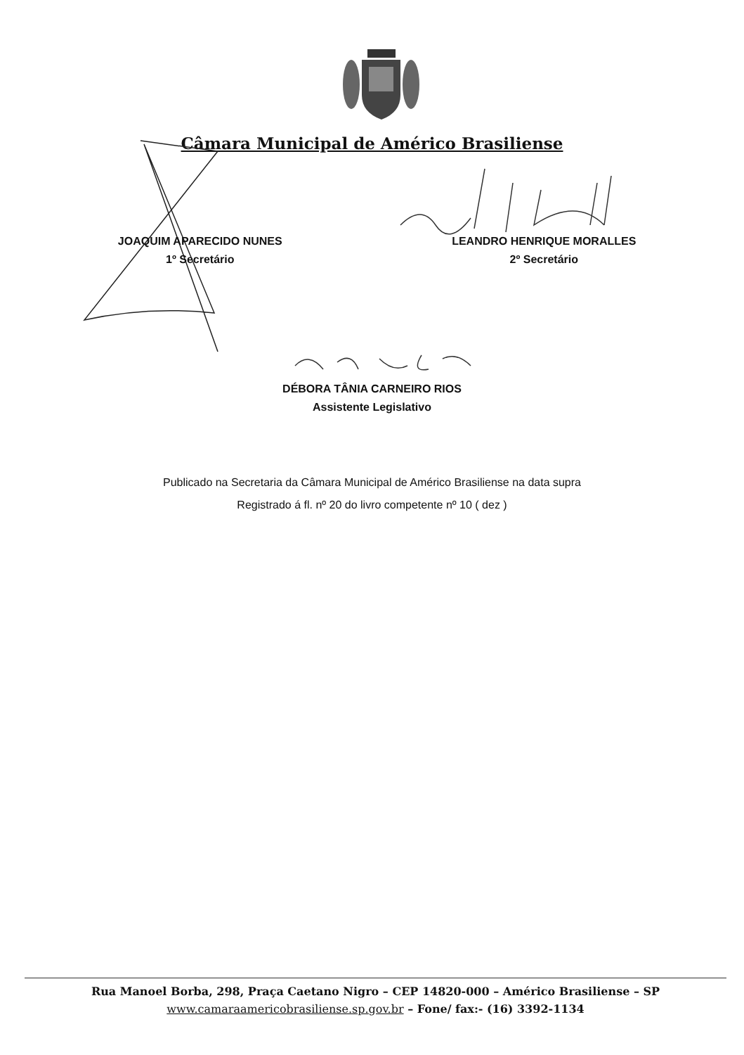Câmara Municipal de Américo Brasiliense
JOAQUIM APARECIDO NUNES
1º Secretário
LEANDRO HENRIQUE MORALLES
2º Secretário
DÉBORA TÂNIA CARNEIRO RIOS
Assistente Legislativo
Publicado na Secretaria da Câmara Municipal de Américo Brasiliense na data supra
Registrado á fl. nº 20 do livro competente nº 10 ( dez )
Rua Manoel Borba, 298, Praça Caetano Nigro – CEP 14820-000 – Américo Brasiliense – SP
www.camaraamericobrasiliense.sp.gov.br – Fone/ fax:- (16) 3392-1134